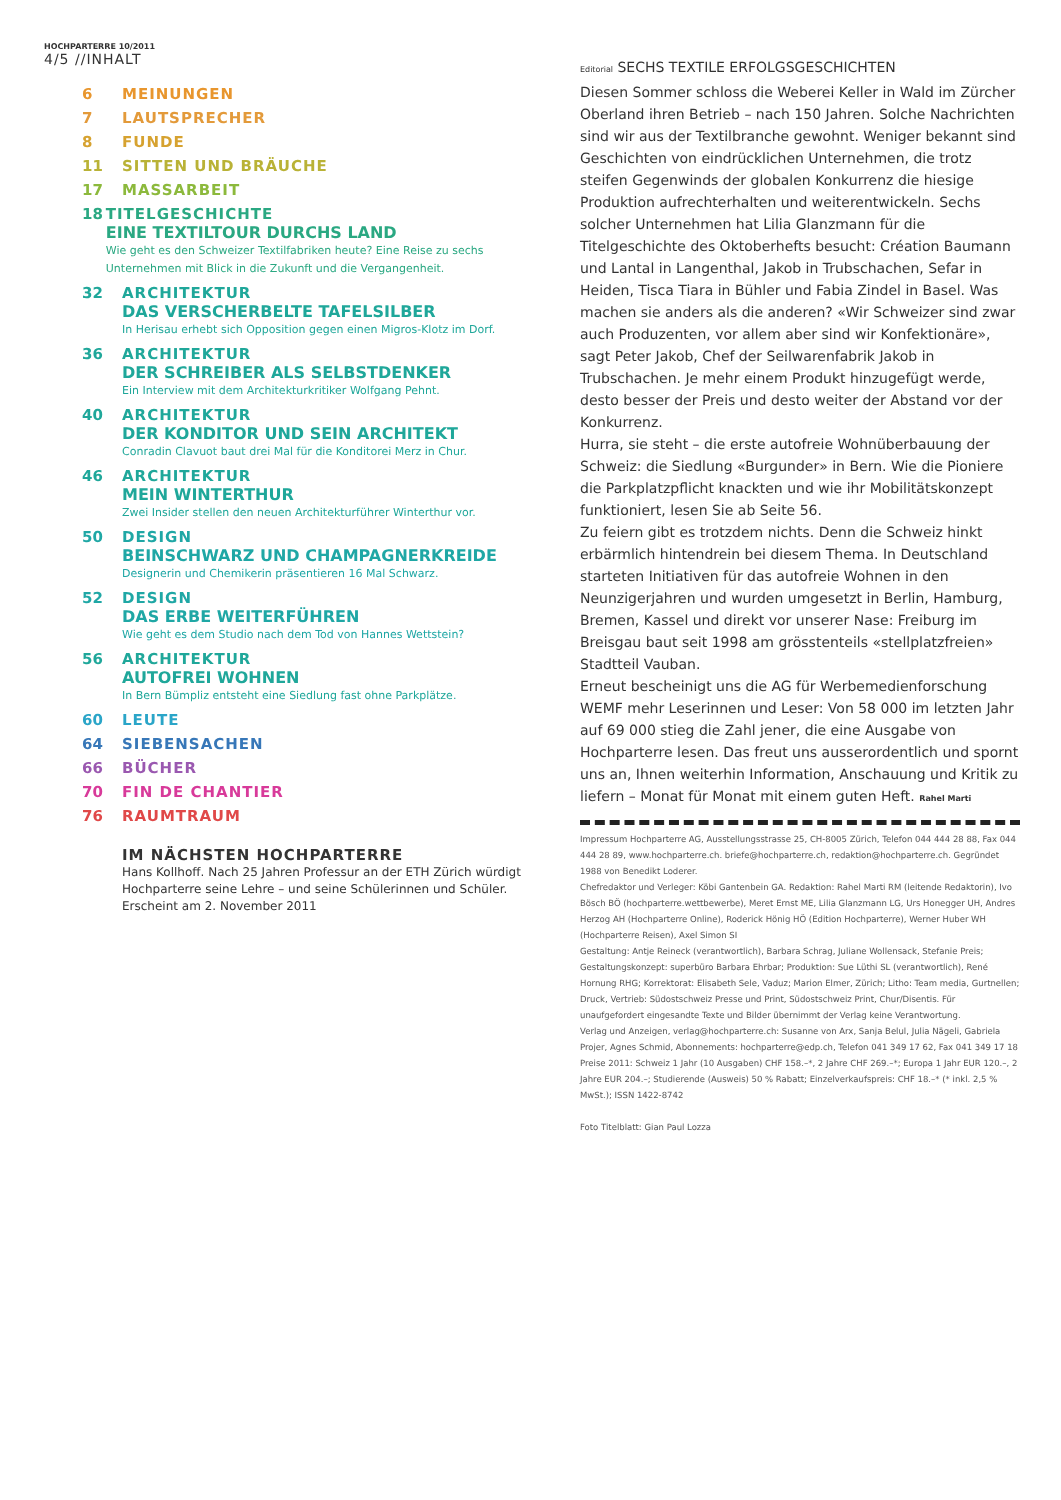HOCHPARTERRE 10/2011
4/5 //INHALT
6 MEINUNGEN
7 LAUTSPRECHER
8 FUNDE
11 SITTEN UND BRÄUCHE
17 MASSARBEIT
18 TITELGESCHICHTE
EINE TEXTILTOUR DURCHS LAND
Wie geht es den Schweizer Textilfabriken heute? Eine Reise zu sechs Unternehmen mit Blick in die Zukunft und die Vergangenheit.
32 ARCHITEKTUR
DAS VERSCHERBELTE TAFELSILBER
In Herisau erhebt sich Opposition gegen einen Migros-Klotz im Dorf.
36 ARCHITEKTUR
DER SCHREIBER ALS SELBSTDENKER
Ein Interview mit dem Architekturkritiker Wolfgang Pehnt.
40 ARCHITEKTUR
DER KONDITOR UND SEIN ARCHITEKT
Conradin Clavuot baut drei Mal für die Konditorei Merz in Chur.
46 ARCHITEKTUR
MEIN WINTERTHUR
Zwei Insider stellen den neuen Architekturführer Winterthur vor.
50 DESIGN
BEINSCHWARZ UND CHAMPAGNERKREIDE
Designerin und Chemikerin präsentieren 16 Mal Schwarz.
52 DESIGN
DAS ERBE WEITERFÜHREN
Wie geht es dem Studio nach dem Tod von Hannes Wettstein?
56 ARCHITEKTUR
AUTOFREI WOHNEN
In Bern Bümpliz entsteht eine Siedlung fast ohne Parkplätze.
60 LEUTE
64 SIEBENSACHEN
66 BÜCHER
70 FIN DE CHANTIER
76 RAUMTRAUM
IM NÄCHSTEN HOCHPARTERRE
Hans Kollhoff. Nach 25 Jahren Professur an der ETH Zürich würdigt Hochparterre seine Lehre – und seine Schülerinnen und Schüler. Erscheint am 2. November 2011
Editorial SECHS TEXTILE ERFOLGSGESCHICHTEN
Diesen Sommer schloss die Weberei Keller in Wald im Zürcher Oberland ihren Betrieb – nach 150 Jahren. Solche Nachrichten sind wir aus der Textilbranche gewohnt. Weniger bekannt sind Geschichten von eindrücklichen Unternehmen, die trotz steifen Gegenwinds der globalen Konkurrenz die hiesige Produktion aufrechterhalten und weiterentwickeln. Sechs solcher Unternehmen hat Lilia Glanzmann für die Titelgeschichte des Oktoberhefts besucht: Création Baumann und Lantal in Langenthal, Jakob in Trubschachen, Sefar in Heiden, Tisca Tiara in Bühler und Fabia Zindel in Basel. Was machen sie anders als die anderen? «Wir Schweizer sind zwar auch Produzenten, vor allem aber sind wir Konfektionäre», sagt Peter Jakob, Chef der Seilwarenfabrik Jakob in Trubschachen. Je mehr einem Produkt hinzugefügt werde, desto besser der Preis und desto weiter der Abstand vor der Konkurrenz.
Hurra, sie steht – die erste autofreie Wohnüberbauung der Schweiz: die Siedlung «Burgunder» in Bern. Wie die Pioniere die Parkplatzpflicht knackten und wie ihr Mobilitätskonzept funktioniert, lesen Sie ab Seite 56.
Zu feiern gibt es trotzdem nichts. Denn die Schweiz hinkt erbärmlich hintendrein bei diesem Thema. In Deutschland starteten Initiativen für das autofreie Wohnen in den Neunzigerjahren und wurden umgesetzt in Berlin, Hamburg, Bremen, Kassel und direkt vor unserer Nase: Freiburg im Breisgau baut seit 1998 am grösstenteils «stellplatzfreien» Stadtteil Vauban.
Erneut bescheinigt uns die AG für Werbemedienforschung WEMF mehr Leserinnen und Leser: Von 58 000 im letzten Jahr auf 69 000 stieg die Zahl jener, die eine Ausgabe von Hochparterre lesen. Das freut uns ausserordentlich und spornt uns an, Ihnen weiterhin Information, Anschauung und Kritik zu liefern – Monat für Monat mit einem guten Heft. Rahel Marti
Impressum Hochparterre AG, Ausstellungsstrasse 25, CH-8005 Zürich, Telefon 044 444 28 88, Fax 044 444 28 89, www.hochparterre.ch. briefe@hochparterre.ch, redaktion@hochparterre.ch. Gegründet 1988 von Benedikt Loderer.
Chefredaktor und Verleger: Köbi Gantenbein GA. Redaktion: Rahel Marti RM (leitende Redaktorin), Ivo Bösch BÖ (hochparterre.wettbewerbe), Meret Ernst ME, Lilia Glanzmann LG, Urs Honegger UH, Andres Herzog AH (Hochparterre Online), Roderick Hönig HÖ (Edition Hochparterre), Werner Huber WH (Hochparterre Reisen), Axel Simon SI
Gestaltung: Antje Reineck (verantwortlich), Barbara Schrag, Juliane Wollensack, Stefanie Preis; Gestaltungskonzept: superbüro Barbara Ehrbar; Produktion: Sue Lüthi SL (verantwortlich), René Hornung RHG; Korrektorat: Elisabeth Sele, Vaduz; Marion Elmer, Zürich; Litho: Team media, Gurtnellen; Druck, Vertrieb: Südostschweiz Presse und Print, Südostschweiz Print, Chur/Disentis. Für unaufgefordert eingesandte Texte und Bilder übernimmt der Verlag keine Verantwortung.
Verlag und Anzeigen, verlag@hochparterre.ch: Susanne von Arx, Sanja Belul, Julia Nägeli, Gabriela Projer, Agnes Schmid, Abonnements: hochparterre@edp.ch, Telefon 041 349 17 62, Fax 041 349 17 18
Preise 2011: Schweiz 1 Jahr (10 Ausgaben) CHF 158.–*, 2 Jahre CHF 269.–*; Europa 1 Jahr EUR 120.–, 2 Jahre EUR 204.–; Studierende (Ausweis) 50 % Rabatt; Einzelverkaufspreis: CHF 18.–* (* inkl. 2,5 % MwSt.); ISSN 1422-8742
Foto Titelblatt: Gian Paul Lozza